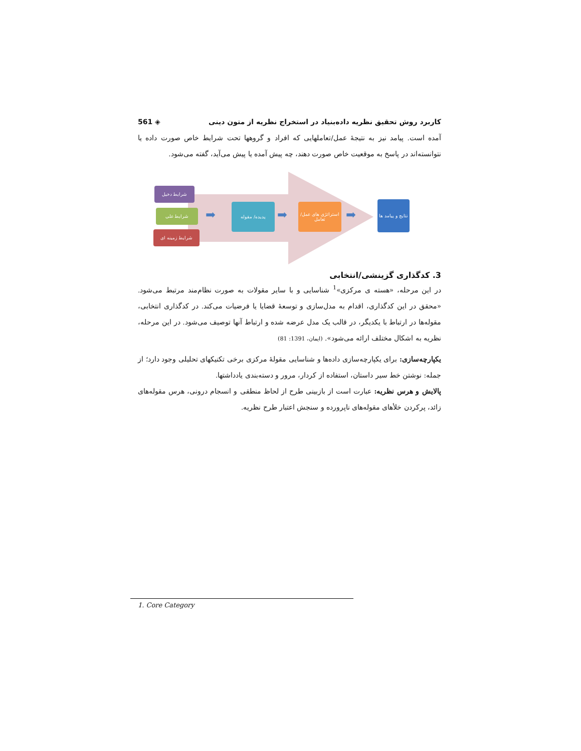کاربرد روش تحقیق نظریه داده‌بنیاد در استخراج نظریه از متون دینی ◈ 561
آمده است. پیامد نیز به نتیجهٔ عمل/تعاملهایی که افراد و گروهها تحت شرایط خاص صورت داده یا نتوانسته‌اند در پاسخ به موقعیت خاص صورت دهند، چه پیش آمده یا پیش می‌آید، گفته می‌شود.
شرایط دخیل
شرایط علی
شرایط زمینه ای
➡
پدیده/ مقوله
➡
استراتژی های عمل/تعامل
➡
نتایج و پیامد ها
3. کدگذاری گزینشی/انتخابی
در این مرحله، «هسته ی مرکزی»<sup>1</sup> شناسایی و با سایر مقولات به صورت نظام‌مند مرتبط می‌شود. «محقق در این کدگذاری، اقدام به مدل‌سازی و توسعهٔ قضایا یا فرضیات می‌کند. در کدگذاری انتخابی، مقوله‌ها در ارتباط با یکدیگر، در قالب یک مدل عرضه شده و ارتباط آنها توصیف می‌شود. در این مرحله، نظریه به اشکال مختلف ارائه می‌شود». (ایمان، 1391: 81)
یکپارچه‌سازی: برای یکپارچه‌سازی داده‌ها و شناسایی مقولهٔ مرکزی برخی تکنیکهای تحلیلی وجود دارد؛ از جمله: نوشتن خط سیر داستان، استفاده از کردار، مرور و دسته‌بندی یادداشتها.
پالایش و هرس نظریه: عبارت است از بازبینی طرح از لحاظ منطقی و انسجام درونی، هرس مقوله‌های زائد، پرکردن خلأهای مقوله‌های ناپرورده و سنجش اعتبار طرح نظریه.
1. Core Category